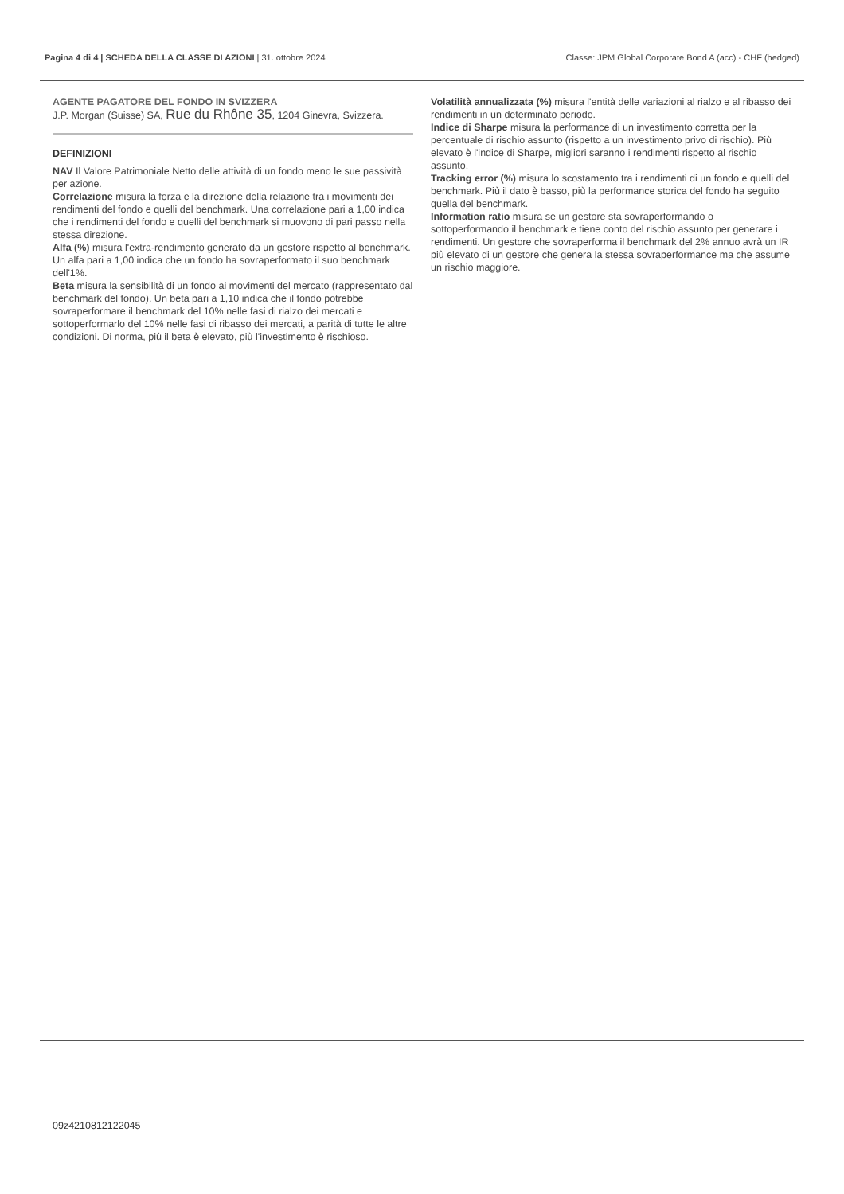Pagina 4 di 4 | SCHEDA DELLA CLASSE DI AZIONI | 31. ottobre 2024 Classe: JPM Global Corporate Bond A (acc) - CHF (hedged)
AGENTE PAGATORE DEL FONDO IN SVIZZERA
J.P. Morgan (Suisse) SA, Rue du Rhône 35, 1204 Ginevra, Svizzera.
DEFINIZIONI
NAV Il Valore Patrimoniale Netto delle attività di un fondo meno le sue passività per azione.
Correlazione misura la forza e la direzione della relazione tra i movimenti dei rendimenti del fondo e quelli del benchmark. Una correlazione pari a 1,00 indica che i rendimenti del fondo e quelli del benchmark si muovono di pari passo nella stessa direzione.
Alfa (%) misura l'extra-rendimento generato da un gestore rispetto al benchmark. Un alfa pari a 1,00 indica che un fondo ha sovraperformato il suo benchmark dell'1%.
Beta misura la sensibilità di un fondo ai movimenti del mercato (rappresentato dal benchmark del fondo). Un beta pari a 1,10 indica che il fondo potrebbe sovraperformare il benchmark del 10% nelle fasi di rialzo dei mercati e sottoperformarlo del 10% nelle fasi di ribasso dei mercati, a parità di tutte le altre condizioni. Di norma, più il beta è elevato, più l'investimento è rischioso.
Volatilità annualizzata (%) misura l'entità delle variazioni al rialzo e al ribasso dei rendimenti in un determinato periodo.
Indice di Sharpe misura la performance di un investimento corretta per la percentuale di rischio assunto (rispetto a un investimento privo di rischio). Più elevato è l'indice di Sharpe, migliori saranno i rendimenti rispetto al rischio assunto.
Tracking error (%) misura lo scostamento tra i rendimenti di un fondo e quelli del benchmark. Più il dato è basso, più la performance storica del fondo ha seguito quella del benchmark.
Information ratio misura se un gestore sta sovraperformando o sottoperformando il benchmark e tiene conto del rischio assunto per generare i rendimenti. Un gestore che sovraperforma il benchmark del 2% annuo avrà un IR più elevato di un gestore che genera la stessa sovraperformance ma che assume un rischio maggiore.
09z4210812122045